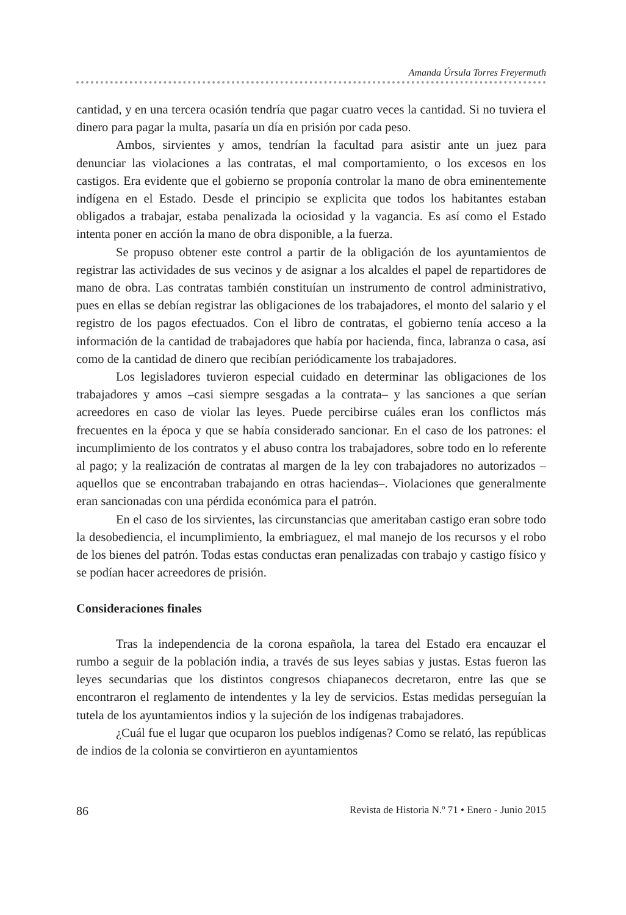Amanda Úrsula Torres Freyermuth
cantidad, y en una tercera ocasión tendría que pagar cuatro veces la cantidad. Si no tuviera el dinero para pagar la multa, pasaría un día en prisión por cada peso.
Ambos, sirvientes y amos, tendrían la facultad para asistir ante un juez para denunciar las violaciones a las contratas, el mal comportamiento, o los excesos en los castigos. Era evidente que el gobierno se proponía controlar la mano de obra eminentemente indígena en el Estado. Desde el principio se explicita que todos los habitantes estaban obligados a trabajar, estaba penalizada la ociosidad y la vagancia. Es así como el Estado intenta poner en acción la mano de obra disponible, a la fuerza.
Se propuso obtener este control a partir de la obligación de los ayuntamientos de registrar las actividades de sus vecinos y de asignar a los alcaldes el papel de repartidores de mano de obra. Las contratas también constituían un instrumento de control administrativo, pues en ellas se debían registrar las obligaciones de los trabajadores, el monto del salario y el registro de los pagos efectuados. Con el libro de contratas, el gobierno tenía acceso a la información de la cantidad de trabajadores que había por hacienda, finca, labranza o casa, así como de la cantidad de dinero que recibían periódicamente los trabajadores.
Los legisladores tuvieron especial cuidado en determinar las obligaciones de los trabajadores y amos –casi siempre sesgadas a la contrata– y las sanciones a que serían acreedores en caso de violar las leyes. Puede percibirse cuáles eran los conflictos más frecuentes en la época y que se había considerado sancionar. En el caso de los patrones: el incumplimiento de los contratos y el abuso contra los trabajadores, sobre todo en lo referente al pago; y la realización de contratas al margen de la ley con trabajadores no autorizados –aquellos que se encontraban trabajando en otras haciendas–. Violaciones que generalmente eran sancionadas con una pérdida económica para el patrón.
En el caso de los sirvientes, las circunstancias que ameritaban castigo eran sobre todo la desobediencia, el incumplimiento, la embriaguez, el mal manejo de los recursos y el robo de los bienes del patrón. Todas estas conductas eran penalizadas con trabajo y castigo físico y se podían hacer acreedores de prisión.
Consideraciones finales
Tras la independencia de la corona española, la tarea del Estado era encauzar el rumbo a seguir de la población india, a través de sus leyes sabias y justas. Estas fueron las leyes secundarias que los distintos congresos chiapanecos decretaron, entre las que se encontraron el reglamento de intendentes y la ley de servicios. Estas medidas perseguían la tutela de los ayuntamientos indios y la sujeción de los indígenas trabajadores.
¿Cuál fue el lugar que ocuparon los pueblos indígenas? Como se relató, las repúblicas de indios de la colonia se convirtieron en ayuntamientos
86 Revista de Historia N.º 71 • Enero - Junio 2015